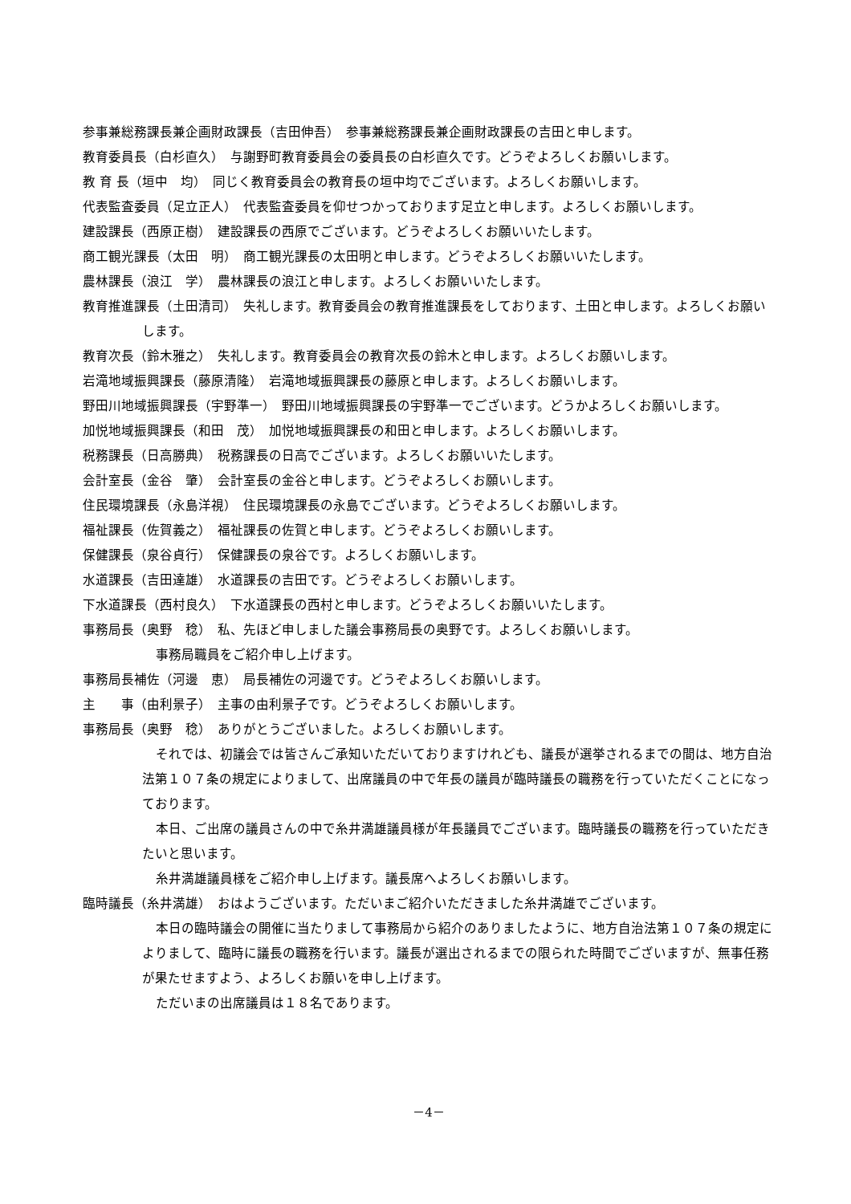参事兼総務課長兼企画財政課長（吉田伸吾）　参事兼総務課長兼企画財政課長の吉田と申します。
教育委員長（白杉直久）　与謝野町教育委員会の委員長の白杉直久です。どうぞよろしくお願いします。
教 育 長（垣中　均）　同じく教育委員会の教育長の垣中均でございます。よろしくお願いします。
代表監査委員（足立正人）　代表監査委員を仰せつかっております足立と申します。よろしくお願いします。
建設課長（西原正樹）　建設課長の西原でございます。どうぞよろしくお願いいたします。
商工観光課長（太田　明）　商工観光課長の太田明と申します。どうぞよろしくお願いいたします。
農林課長（浪江　学）　農林課長の浪江と申します。よろしくお願いいたします。
教育推進課長（土田清司）　失礼します。教育委員会の教育推進課長をしております、土田と申します。よろしくお願いします。
教育次長（鈴木雅之）　失礼します。教育委員会の教育次長の鈴木と申します。よろしくお願いします。
岩滝地域振興課長（藤原清隆）　岩滝地域振興課長の藤原と申します。よろしくお願いします。
野田川地域振興課長（宇野準一）　野田川地域振興課長の宇野準一でございます。どうかよろしくお願いします。
加悦地域振興課長（和田　茂）　加悦地域振興課長の和田と申します。よろしくお願いします。
税務課長（日高勝典）　税務課長の日高でございます。よろしくお願いいたします。
会計室長（金谷　肇）　会計室長の金谷と申します。どうぞよろしくお願いします。
住民環境課長（永島洋視）　住民環境課長の永島でございます。どうぞよろしくお願いします。
福祉課長（佐賀義之）　福祉課長の佐賀と申します。どうぞよろしくお願いします。
保健課長（泉谷貞行）　保健課長の泉谷です。よろしくお願いします。
水道課長（吉田達雄）　水道課長の吉田です。どうぞよろしくお願いします。
下水道課長（西村良久）　下水道課長の西村と申します。どうぞよろしくお願いいたします。
事務局長（奥野　稔）　私、先ほど申しました議会事務局長の奥野です。よろしくお願いします。
事務局職員をご紹介申し上げます。
事務局長補佐（河邊　恵）　局長補佐の河邊です。どうぞよろしくお願いします。
主　　事（由利景子）　主事の由利景子です。どうぞよろしくお願いします。
事務局長（奥野　稔）　ありがとうございました。よろしくお願いします。
それでは、初議会では皆さんご承知いただいておりますけれども、議長が選挙されるまでの間は、地方自治法第１０７条の規定によりまして、出席議員の中で年長の議員が臨時議長の職務を行っていただくことになっております。
本日、ご出席の議員さんの中で糸井満雄議員様が年長議員でございます。臨時議長の職務を行っていただきたいと思います。
糸井満雄議員様をご紹介申し上げます。議長席へよろしくお願いします。
臨時議長（糸井満雄）　おはようございます。ただいまご紹介いただきました糸井満雄でございます。
本日の臨時議会の開催に当たりまして事務局から紹介のありましたように、地方自治法第１０７条の規定によりまして、臨時に議長の職務を行います。議長が選出されるまでの限られた時間でございますが、無事任務が果たせますよう、よろしくお願いを申し上げます。
ただいまの出席議員は１８名であります。
－4－